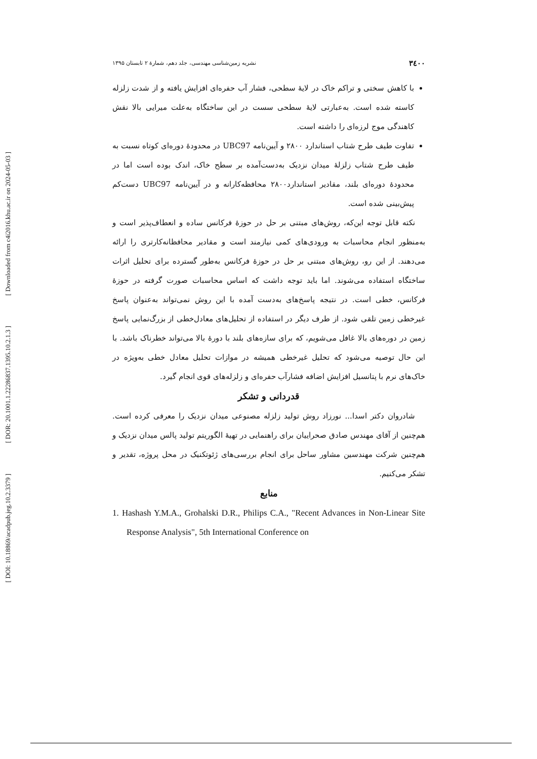۳٤۰۰ نشریه زمین‌شناسی مهندسی، جلد دهم، شمارهٔ ۲ تابستان ۱۳۹۵
با کاهش سختی و تراکم خاک در لایهٔ سطحی، فشار آب حفره‌ای افزایش یافته و از شدت زلزله کاسته شده است. به‌عبارتی لایهٔ سطحی سست در این ساختگاه به‌علت میرایی بالا نقش کاهندگی موج لرزه‌ای را داشته است.
تفاوت طیف طرح شتاب استاندارد ۲۸۰۰ و آیین‌نامه UBC97 در محدودهٔ دوره‌ای کوتاه نسبت به طیف طرح شتاب زلزلهٔ میدان نزدیک به‌دست‌آمده بر سطح خاک، اندک بوده است اما در محدودهٔ دوره‌ای بلند، مقادیر استاندارد۲۸۰۰ محافظه‌کارانه و در آیین‌نامه UBC97 دست‌کم پیش‌بینی شده است.
نکته قابل توجه این‌که، روش‌های مبتنی بر حل در حوزهٔ فرکانس ساده و انعطاف‌پذیر است و به‌منظور انجام محاسبات به ورودی‌های کمی نیازمند است و مقادیر محافظانه‌کارتری را ارائه می‌دهند. از این رو، روش‌های مبتنی بر حل در حوزهٔ فرکانس به‌طور گسترده برای تحلیل اثرات ساختگاه استفاده می‌شوند. اما باید توجه داشت که اساس محاسبات صورت گرفته در حوزهٔ فرکانس، خطی است. در نتیجه پاسخ‌های به‌دست آمده با این روش نمی‌تواند به‌عنوان پاسخ غیرخطی زمین تلقی شود. از طرف دیگر در استفاده از تحلیل‌های معادل‌خطی از بزرگ‌نمایی پاسخ زمین در دوره‌های بالا غافل می‌شویم، که برای سازه‌های بلند با دورهٔ بالا می‌تواند خطرناک باشد. با این حال توصیه می‌شود که تحلیل غیرخطی همیشه در موازات تحلیل معادل خطی به‌ویژه در خاک‌های نرم با پتانسیل افزایش اضافه فشارآب حفره‌ای و زلزله‌های قوی انجام گیرد.
قدردانی و تشکر
شادروان دکتر اسدا... نورزاد روش تولید زلزله مصنوعی میدان نزدیک را معرفی کرده است. هم‌چنین از آقای مهندس صادق صحراییان برای راهنمایی در تهیهٔ الگوریتم تولید پالس میدان نزدیک و هم‌چنین شرکت مهندسین مشاور ساحل برای انجام بررسی‌های ژئوتکنیک در محل پروژه، تقدیر و تشکر می‌کنیم.
منابع
1. Hashash Y.M.A., Grohalski D.R., Philips C.A., "Recent Advances in Non-Linear Site Response Analysis", 5th International Conference on
[ Downloaded from c4i2016.khu.ac.ir on 2024-05-03 ]
[ DOR: 20.1001.1.22286837.1395.10.2.1.3 ]
[ DOI: 10.18869/acadpub.jeg.10.2.3379 ]